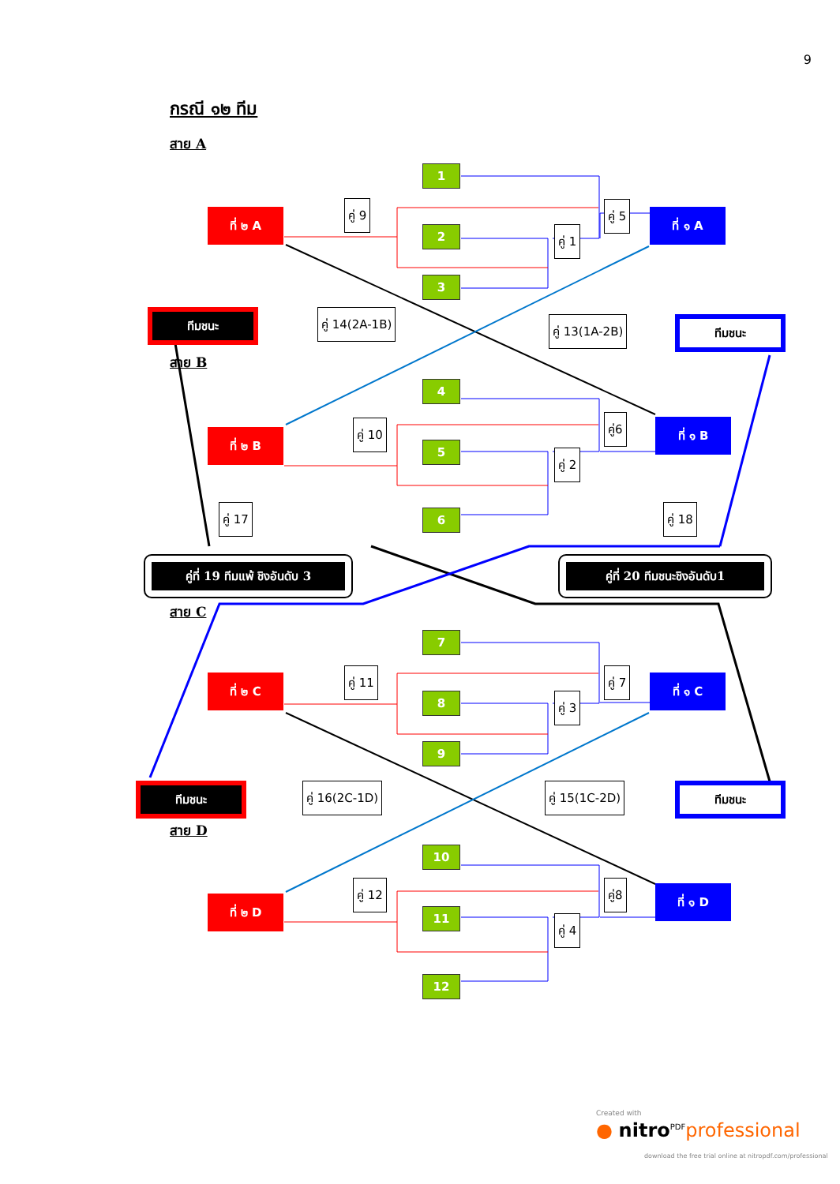9
กรณี ๑๒ ทีม
สาย A
สาย B
สาย C
สาย D
1
2
3
4
5
6
7
8
9
10
11
12
ที่ ๒ A ที่ ๑ A
ที่ ๒ B
ที่ ๑ B
ที่ ๒ C ที่ ๑ C
ที่ ๒ D
ที่ ๑ D
คู่ 9 คู่ 5
คู่ 1
คู่ 14(2A-1B)
คู่ 13(1A-2B)
คู่ 10 คู่6
คู่ 2
คู่ 17 คู่ 18
คู่ 11 คู่ 7
คู่ 3
คู่ 16(2C-1D) คู่ 15(1C-2D)
คู่ 12 คู่8
คู่ 4
ทีมชนะ
ทีมชนะ
ทีมชนะ ทีมชนะ
คู่ที่ 19 ทีมแพ้ ชิงอันดับ 3 คู่ที่ 20 ทีมชนะชิงอันดับ1
Created with
● nitro<sup>PDF</sup>professional
download the free trial online at nitropdf.com/professional